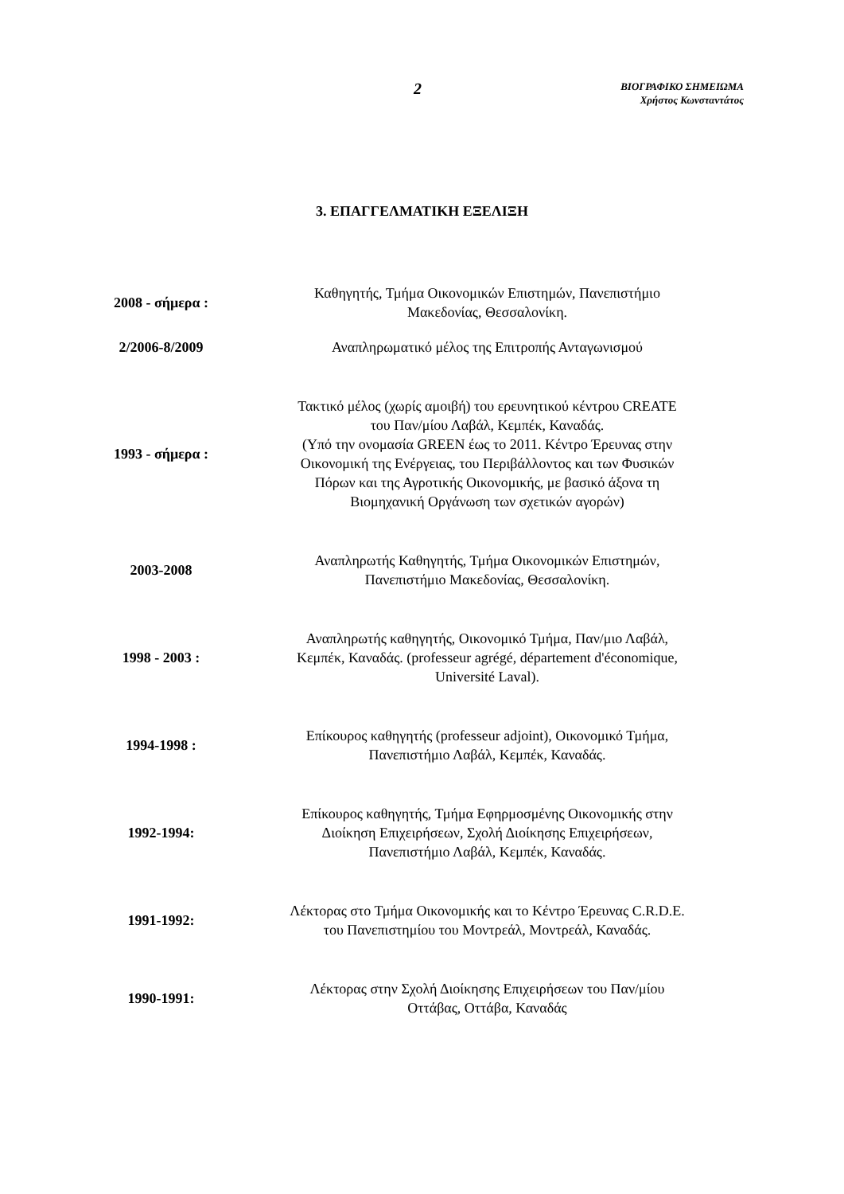2
ΒΙΟΓΡΑΦΙΚΟ ΣΗΜΕΙΩΜΑ
Χρήστος Κωνσταντάτος
3. ΕΠΑΓΓΕΛΜΑΤΙΚΗ ΕΞΕΛΙΞΗ
| 2008 - σήμερα : | Καθηγητής, Τμήμα Οικονομικών Επιστημών, Πανεπιστήμιο Μακεδονίας, Θεσσαλονίκη. |
| 2/2006-8/2009 | Αναπληρωματικό μέλος της Επιτροπής Ανταγωνισμού |
| 1993 - σήμερα : | Τακτικό μέλος (χωρίς αμοιβή) του ερευνητικού κέντρου CREATE του Παν/μίου Λαβάλ, Κεμπέκ, Καναδάς. (Υπό την ονομασία GREEN έως το 2011. Κέντρο Έρευνας στην Οικονομική της Ενέργειας, του Περιβάλλοντος και των Φυσικών Πόρων και της Αγροτικής Οικονομικής, με βασικό άξονα τη Βιομηχανική Οργάνωση των σχετικών αγορών) |
| 2003-2008 | Αναπληρωτής Καθηγητής, Τμήμα Οικονομικών Επιστημών, Πανεπιστήμιο Μακεδονίας, Θεσσαλονίκη. |
| 1998 - 2003 : | Αναπληρωτής καθηγητής, Οικονομικό Τμήμα, Παν/μιο Λαβάλ, Κεμπέκ, Καναδάς. (professeur agrégé, département d'économique, Université Laval). |
| 1994-1998 : | Επίκουρος καθηγητής (professeur adjoint), Οικονομικό Τμήμα, Πανεπιστήμιο Λαβάλ, Κεμπέκ, Καναδάς. |
| 1992-1994: | Επίκουρος καθηγητής, Τμήμα Εφηρμοσμένης Οικονομικής στην Διοίκηση Επιχειρήσεων, Σχολή Διοίκησης Επιχειρήσεων, Πανεπιστήμιο Λαβάλ, Κεμπέκ, Καναδάς. |
| 1991-1992: | Λέκτορας στο Τμήμα Οικονομικής και το Κέντρο Έρευνας C.R.D.E. του Πανεπιστημίου του Μοντρεάλ, Μοντρεάλ, Καναδάς. |
| 1990-1991: | Λέκτορας στην Σχολή Διοίκησης Επιχειρήσεων του Παν/μίου Οττάβας, Οττάβα, Καναδάς |